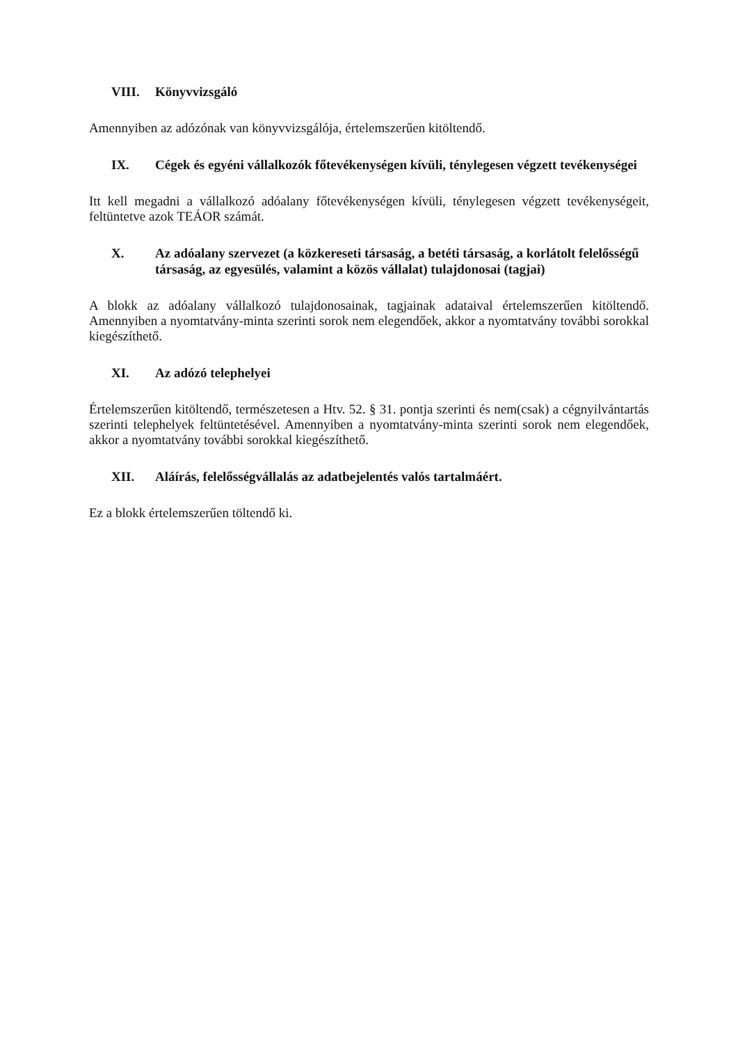VIII. Könyvvizsgáló
Amennyiben az adózónak van könyvvizsgálója, értelemszerűen kitöltendő.
IX. Cégek és egyéni vállalkozók főtevékenységen kívüli, ténylegesen végzett tevékenységei
Itt kell megadni a vállalkozó adóalany főtevékenységen kívüli, ténylegesen végzett tevékenységeit, feltüntetve azok TEÁOR számát.
X. Az adóalany szervezet (a közkereseti társaság, a betéti társaság, a korlátolt felelősségű társaság, az egyesülés, valamint a közös vállalat) tulajdonosai (tagjai)
A blokk az adóalany vállalkozó tulajdonosainak, tagjainak adataival értelemszerűen kitöltendő. Amennyiben a nyomtatvány-minta szerinti sorok nem elegendőek, akkor a nyomtatvány további sorokkal kiegészíthető.
XI. Az adózó telephelyei
Értelemszerűen kitöltendő, természetesen a Htv. 52. § 31. pontja szerinti és nem(csak) a cégnyilvántartás szerinti telephelyek feltüntetésével. Amennyiben a nyomtatvány-minta szerinti sorok nem elegendőek, akkor a nyomtatvány további sorokkal kiegészíthető.
XII. Aláírás, felelősségvállalás az adatbejelentés valós tartalmáért.
Ez a blokk értelemszerűen töltendő ki.